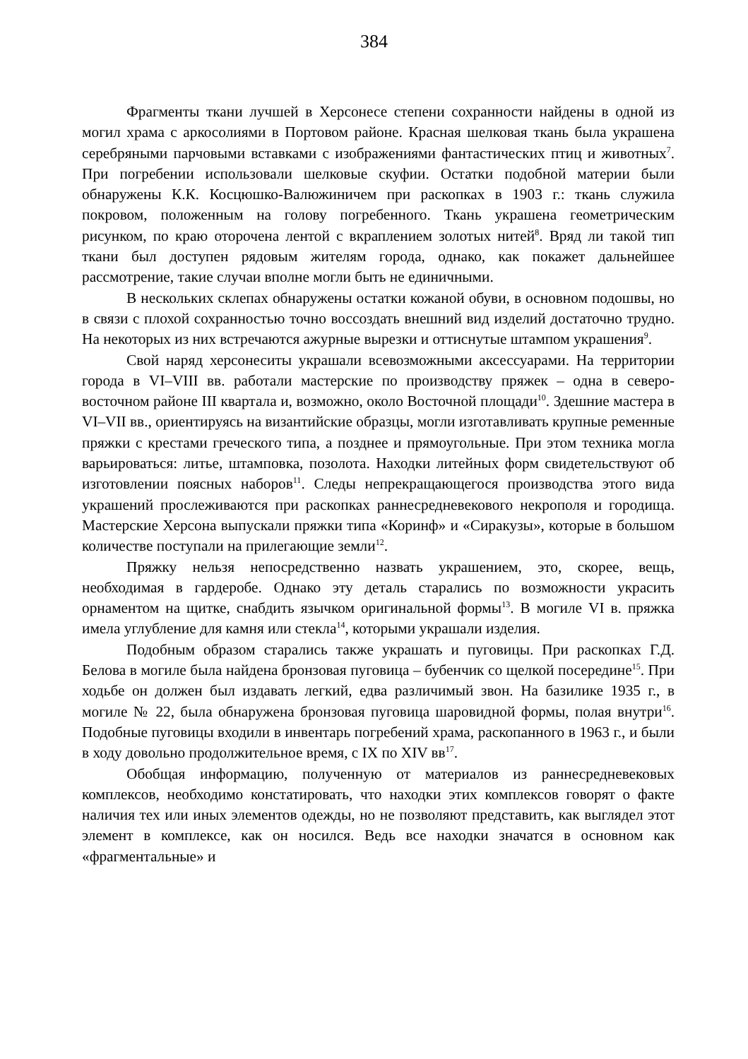384
Фрагменты ткани лучшей в Херсонесе степени сохранности найдены в одной из могил храма с аркосолиями в Портовом районе. Красная шелковая ткань была украшена серебряными парчовыми вставками с изображениями фантастических птиц и животных<sup>7</sup>. При погребении использовали шелковые скуфии. Остатки подобной материи были обнаружены К.К. Косцюшко-Валюжиничем при раскопках в 1903 г.: ткань служила покровом, положенным на голову погребенного. Ткань украшена геометрическим рисунком, по краю оторочена лентой с вкраплением золотых нитей<sup>8</sup>. Вряд ли такой тип ткани был доступен рядовым жителям города, однако, как покажет дальнейшее рассмотрение, такие случаи вполне могли быть не единичными.
В нескольких склепах обнаружены остатки кожаной обуви, в основном подошвы, но в связи с плохой сохранностью точно воссоздать внешний вид изделий достаточно трудно. На некоторых из них встречаются ажурные вырезки и оттиснутые штампом украшения<sup>9</sup>.
Свой наряд херсонеситы украшали всевозможными аксессуарами. На территории города в VI–VIII вв. работали мастерские по производству пряжек – одна в северо-восточном районе III квартала и, возможно, около Восточной площади<sup>10</sup>. Здешние мастера в VI–VII вв., ориентируясь на византийские образцы, могли изготавливать крупные ременные пряжки с крестами греческого типа, а позднее и прямоугольные. При этом техника могла варьироваться: литье, штамповка, позолота. Находки литейных форм свидетельствуют об изготовлении поясных наборов<sup>11</sup>. Следы непрекращающегося производства этого вида украшений прослеживаются при раскопках раннесредневекового некрополя и городища. Мастерские Херсона выпускали пряжки типа «Коринф» и «Сиракузы», которые в большом количестве поступали на прилегающие земли<sup>12</sup>.
Пряжку нельзя непосредственно назвать украшением, это, скорее, вещь, необходимая в гардеробе. Однако эту деталь старались по возможности украсить орнаментом на щитке, снабдить язычком оригинальной формы<sup>13</sup>. В могиле VI в. пряжка имела углубление для камня или стекла<sup>14</sup>, которыми украшали изделия.
Подобным образом старались также украшать и пуговицы. При раскопках Г.Д. Белова в могиле была найдена бронзовая пуговица – бубенчик со щелкой посередине<sup>15</sup>. При ходьбе он должен был издавать легкий, едва различимый звон. На базилике 1935 г., в могиле № 22, была обнаружена бронзовая пуговица шаровидной формы, полая внутри<sup>16</sup>. Подобные пуговицы входили в инвентарь погребений храма, раскопанного в 1963 г., и были в ходу довольно продолжительное время, с IX по XIV вв<sup>17</sup>.
Обобщая информацию, полученную от материалов из раннесредневековых комплексов, необходимо констатировать, что находки этих комплексов говорят о факте наличия тех или иных элементов одежды, но не позволяют представить, как выглядел этот элемент в комплексе, как он носился. Ведь все находки значатся в основном как «фрагментальные» и